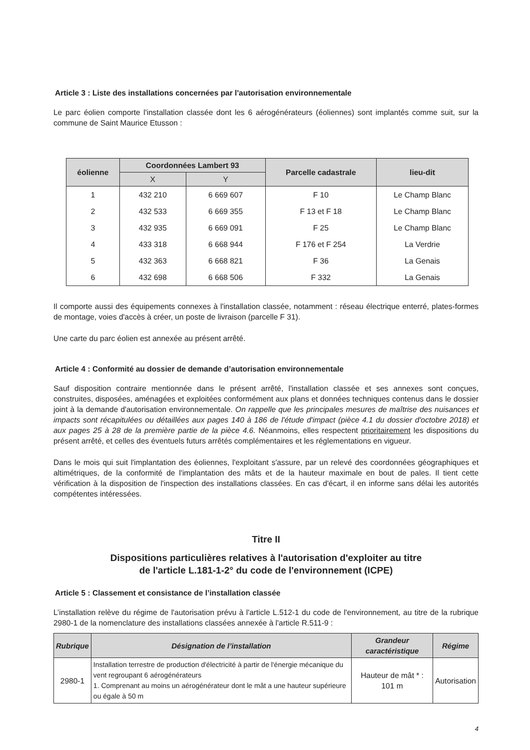Article 3 : Liste des installations concernées par l'autorisation environnementale
Le parc éolien comporte l'installation classée dont les 6 aérogénérateurs (éoliennes) sont implantés comme suit, sur la commune de Saint Maurice Etusson :
| éolienne | Coordonnées Lambert 93 | | Parcelle cadastrale | lieu-dit |
| --- | --- | --- | --- | --- |
| | X | Y | | |
| 1 | 432 210 | 6 669 607 | F 10 | Le Champ Blanc |
| 2 | 432 533 | 6 669 355 | F 13 et F 18 | Le Champ Blanc |
| 3 | 432 935 | 6 669 091 | F 25 | Le Champ Blanc |
| 4 | 433 318 | 6 668 944 | F 176 et F 254 | La Verdrie |
| 5 | 432 363 | 6 668 821 | F 36 | La Genais |
| 6 | 432 698 | 6 668 506 | F 332 | La Genais |
Il comporte aussi des équipements connexes à l'installation classée, notamment : réseau électrique enterré, plates-formes de montage, voies d'accès à créer, un poste de livraison (parcelle F 31).
Une carte du parc éolien est annexée au présent arrêté.
Article 4 : Conformité au dossier de demande d’autorisation environnementale
Sauf disposition contraire mentionnée dans le présent arrêté, l'installation classée et ses annexes sont conçues, construites, disposées, aménagées et exploitées conformément aux plans et données techniques contenus dans le dossier joint à la demande d'autorisation environnementale. On rappelle que les principales mesures de maîtrise des nuisances et impacts sont récapitulées ou détaillées aux pages 140 à 186 de l'étude d'impact (pièce 4.1 du dossier d'octobre 2018) et aux pages 25 à 28 de la première partie de la pièce 4.6. Néanmoins, elles respectent prioritairement les dispositions du présent arrêté, et celles des éventuels futurs arrêtés complémentaires et les réglementations en vigueur.
Dans le mois qui suit l'implantation des éoliennes, l'exploitant s'assure, par un relevé des coordonnées géographiques et altimétriques, de la conformité de l'implantation des mâts et de la hauteur maximale en bout de pales. Il tient cette vérification à la disposition de l'inspection des installations classées. En cas d'écart, il en informe sans délai les autorités compétentes intéressées.
Titre II
Dispositions particulières relatives à l'autorisation d'exploiter au titre
de l'article L.181-1-2° du code de l'environnement (ICPE)
Article 5 : Classement et consistance de l’installation classée
L’installation relève du régime de l'autorisation prévu à l'article L.512-1 du code de l'environnement, au titre de la rubrique 2980-1 de la nomenclature des installations classées annexée à l'article R.511-9 :
| Rubrique | Désignation de l’installation | Grandeur caractéristique | Régime |
| --- | --- | --- | --- |
| 2980-1 | Installation terrestre de production d'électricité à partir de l'énergie mécanique du vent regroupant 6 aérogénérateurs 1. Comprenant au moins un aérogénérateur dont le mât a une hauteur supérieure ou égale à 50 m | Hauteur de mât * : 101 m | Autorisation |
4